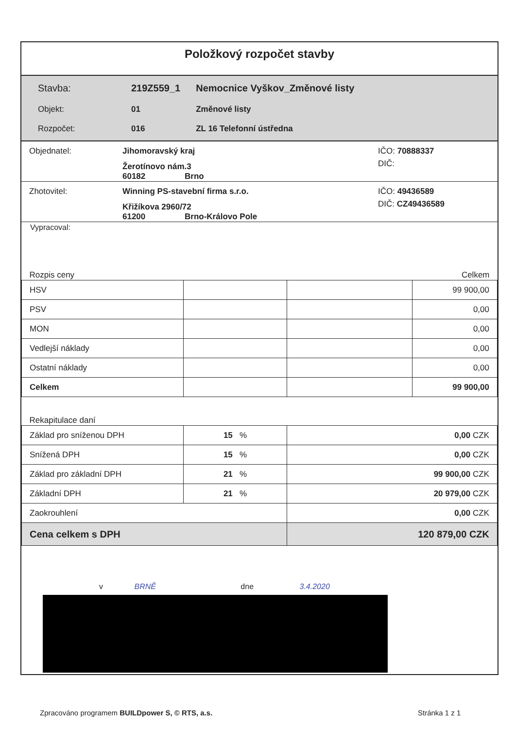Položkový rozpočet stavby
| Stavba: | 219Z559_1 | Nemocnice Vyškov_Změnové listy |
| Objekt: | 01 | Změnové listy |
| Rozpočet: | 016 | ZL 16 Telefonní ústředna |
| Objednatel: | Jihomoravský kraj | | IČO: 70888337 |
| | Žerotínovo nám.3 | | DIČ: |
| | 60182 | Brno | |
| Zhotovitel: | Winning PS-stavební firma s.r.o. | | IČO: 49436589 |
| | Křižíkova 2960/72 | | DIČ: CZ49436589 |
| | 61200 | Brno-Královo Pole | |
Vypracoval:
| Rozpis ceny | | | Celkem |
| HSV | | | 99 900,00 |
| PSV | | | 0,00 |
| MON | | | 0,00 |
| Vedlejší náklady | | | 0,00 |
| Ostatní náklady | | | 0,00 |
| Celkem | | | 99 900,00 |
| Rekapitulace daní | | |
| Základ pro sníženou DPH | 15 % | 0,00 CZK |
| Snížená DPH | 15 % | 0,00 CZK |
| Základ pro základní DPH | 21 % | 99 900,00 CZK |
| Základní DPH | 21 % | 20 979,00 CZK |
| Zaokrouhlení | | 0,00 CZK |
| Cena celkem s DPH | | 120 879,00 CZK |
v BRNĚ dne 3.4.2020
Zpracováno programem BUILDpower S, © RTS, a.s.
Stránka 1 z 1